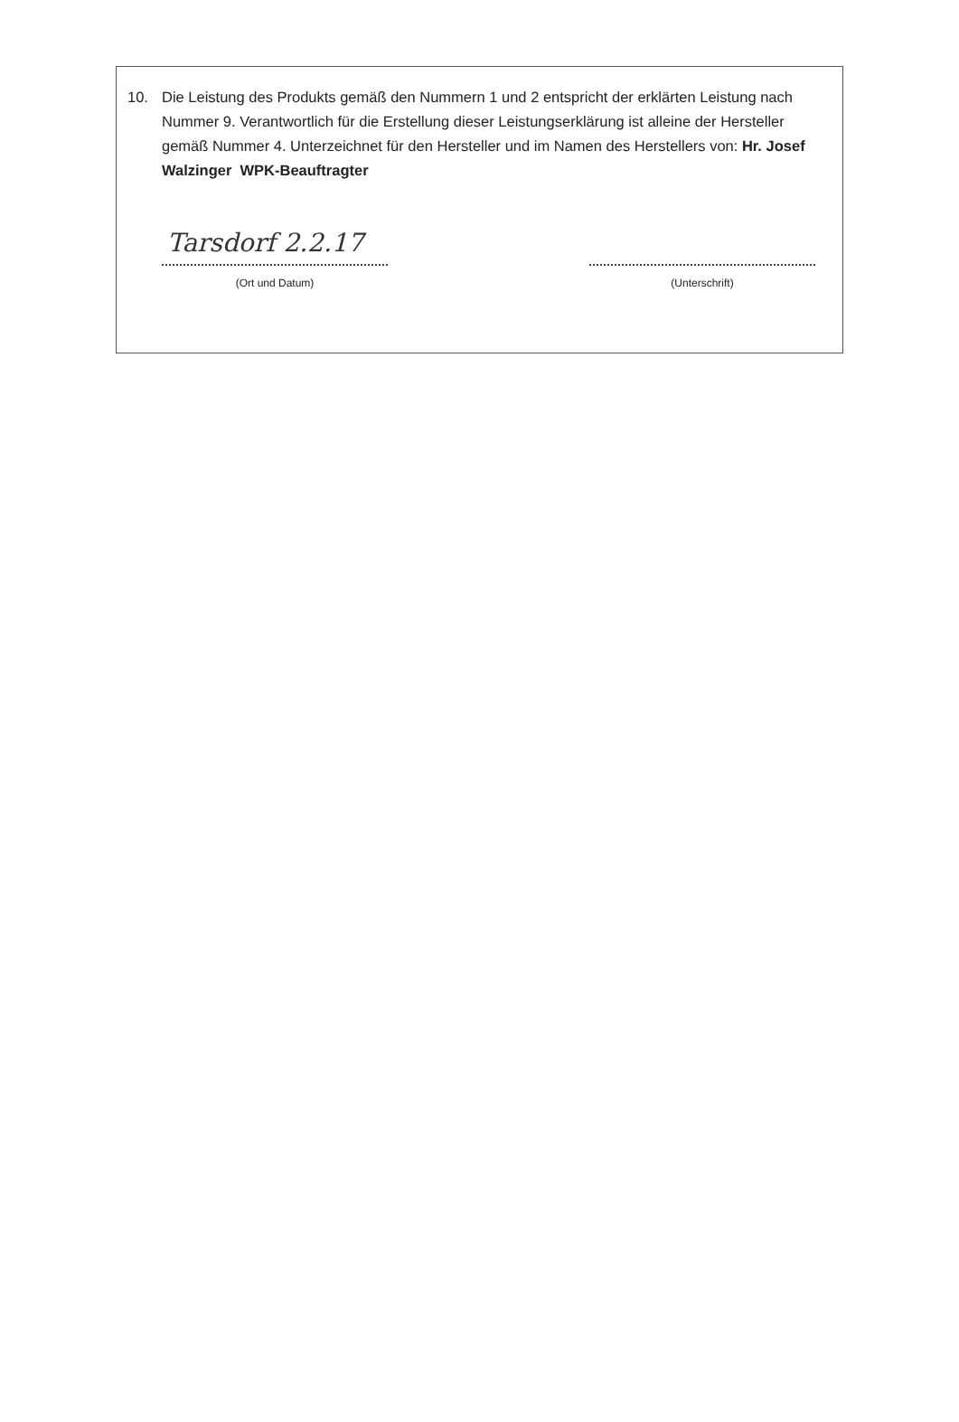10. Die Leistung des Produkts gemäß den Nummern 1 und 2 entspricht der erklärten Leistung nach Nummer 9. Verantwortlich für die Erstellung dieser Leistungserklärung ist alleine der Hersteller gemäß Nummer 4. Unterzeichnet für den Hersteller und im Namen des Herstellers von: Hr. Josef Walzinger WPK-Beauftragter
Tarsdorf 2.2.17
(Ort und Datum)
(Unterschrift)